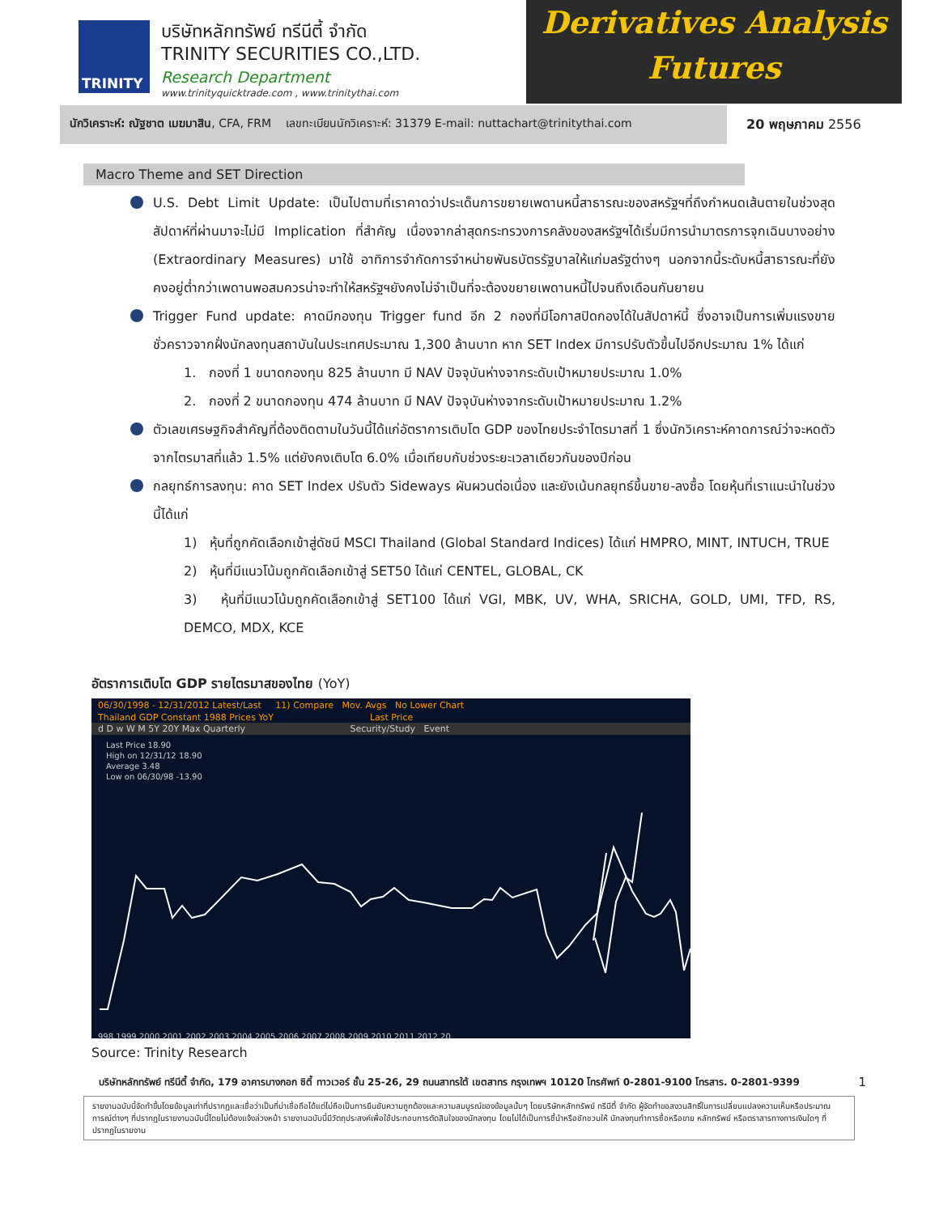TRINITY
บริษัทหลักทรัพย์ ทรีนีตี้ จำกัด
TRINITY SECURITIES CO.,LTD.
Research Department
www.trinityquicktrade.com , www.trinitythai.com
Derivatives Analysis
Futures
นักวิเคราะห์: ณัฐชาต เมฆมาสิน, CFA, FRM เลขทะเบียนนักวิเคราะห์: 31379 E-mail: nuttachart@trinitythai.com
20 พฤษภาคม 2556
Macro Theme and SET Direction
U.S. Debt Limit Update: เป็นไปตามที่เราคาดว่าประเด็นการขยายเพดานหนี้สาธารณะของสหรัฐฯที่ถึงกำหนดเส้นตายในช่วงสุดสัปดาห์ที่ผ่านมาจะไม่มี Implication ที่สำคัญ เนื่องจากล่าสุดกระทรวงการคลังของสหรัฐฯได้เริ่มมีการนำมาตรการจุกเฉินบางอย่าง (Extraordinary Measures) มาใช้ อาทิการจำกัดการจำหน่ายพันธบัตรรัฐบาลให้แก่มลรัฐต่างๆ นอกจากนี้ระดับหนี้สาธารณะที่ยังคงอยู่ต่ำกว่าเพดานพอสมควรน่าจะทำให้สหรัฐฯยังคงไม่จำเป็นที่จะต้องขยายเพดานหนี้ไปจนถึงเดือนกันยายน
Trigger Fund update: คาดมีกองทุน Trigger fund อีก 2 กองที่มีโอกาสปิดกองได้ในสัปดาห์นี้ ซึ่งอาจเป็นการเพิ่มแรงขายชั่วคราวจากฝั่งนักลงทุนสถาบันในประเทศประมาณ 1,300 ล้านบาท หาก SET Index มีการปรับตัวขึ้นไปอีกประมาณ 1% ได้แก่
1. กองที่ 1 ขนาดกองทุน 825 ล้านบาท มี NAV ปัจจุบันห่างจากระดับเป้าหมายประมาณ 1.0%
2. กองที่ 2 ขนาดกองทุน 474 ล้านบาท มี NAV ปัจจุบันห่างจากระดับเป้าหมายประมาณ 1.2%
ตัวเลขเศรษฐกิจสำคัญที่ต้องติดตามในวันนี้ได้แก่อัตราการเติบโต GDP ของไทยประจำไตรมาสที่ 1 ซึ่งนักวิเคราะห์คาดการณ์ว่าจะหดตัวจากไตรมาสที่แล้ว 1.5% แต่ยังคงเติบโต 6.0% เมื่อเทียบกับช่วงระยะเวลาเดียวกันของปีก่อน
กลยุทธ์การลงทุน: คาด SET Index ปรับตัว Sideways ผันผวนต่อเนื่อง และยังเน้นกลยุทธ์ขึ้นขาย-ลงซื้อ โดยหุ้นที่เราแนะนำในช่วงนี้ได้แก่
1) หุ้นที่ถูกคัดเลือกเข้าสู่ดัชนี MSCI Thailand (Global Standard Indices) ได้แก่ HMPRO, MINT, INTUCH, TRUE
2) หุ้นที่มีแนวโน้มถูกคัดเลือกเข้าสู่ SET50 ได้แก่ CENTEL, GLOBAL, CK
3) หุ้นที่มีแนวโน้มถูกคัดเลือกเข้าสู่ SET100 ได้แก่ VGI, MBK, UV, WHA, SRICHA, GOLD, UMI, TFD, RS, DEMCO, MDX, KCE
อัตราการเติบโต GDP รายไตรมาสของไทย (YoY)
06/30/1998 - 12/31/2012 Latest/Last 11) Compare Mov. Avgs No Lower Chart
Thailand GDP Constant 1988 Prices YoY Last Price
d D w W M 5Y 20Y Max Quarterly Security/Study Event
Last Price 18.90
High on 12/31/12 18.90
Average 3.48
Low on 06/30/98 -13.90
998 1999 2000 2001 2002 2003 2004 2005 2006 2007 2008 2009 2010 2011 2012 20
Source: Trinity Research
บริษัทหลักทรัพย์ ทรีนีตี้ จำกัด, 179 อาคารบางกอก ซิตี้ ทาวเวอร์ ชั้น 25-26, 29 ถนนสาทรใต้ เขตสาทร กรุงเทพฯ 10120 โทรศัพท์ 0-2801-9100 โทรสาร. 0-2801-9399 1
รายงานฉบับนี้จัดทำขึ้นโดยข้อมูลเท่าที่ปรากฏและเชื่อว่าเป็นที่น่าเชื่อถือได้แต่ไม่ถือเป็นการยืนยันความถูกต้องและความสมบูรณ์ของข้อมูลนั้นๆ โดยบริษัทหลักทรัพย์ ทรีนีตี้ จำกัด ผู้จัดทำขอสงวนสิทธิ์ในการเปลี่ยนแปลงความเห็นหรือประมาณการณ์ต่างๆ ที่ปรากฏในรายงานฉบับนี้โดยไม่ต้องแจ้งล่วงหน้า รายงานฉบับนี้มีวัตถุประสงค์เพื่อใช้ประกอบการตัดสินใจของนักลงทุน โดยไม่ได้เป็นการชี้นำหรือชักชวนให้ นักลงทุนทำการซื้อหรือขาย หลักทรัพย์ หรือตราสารทางการเงินใดๆ ที่ปรากฏในรายงาน